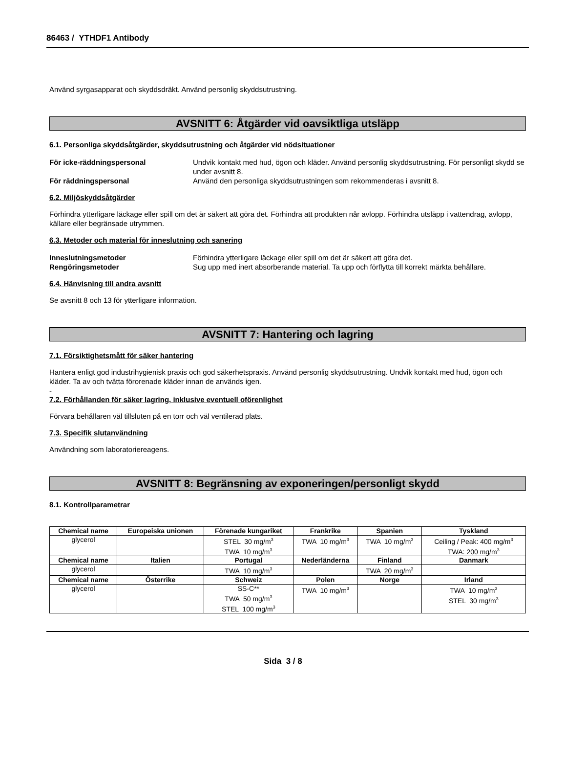86463 / YTHDF1 Antibody
Använd syrgasapparat och skyddsdräkt. Använd personlig skyddsutrustning.
AVSNITT 6: Åtgärder vid oavsiktliga utsläpp
6.1. Personliga skyddsåtgärder, skyddsutrustning och åtgärder vid nödsituationer
För icke-räddningspersonal Undvik kontakt med hud, ögon och kläder. Använd personlig skyddsutrustning. För personligt skydd se under avsnitt 8.
För räddningspersonal Använd den personliga skyddsutrustningen som rekommenderas i avsnitt 8.
6.2. Miljöskyddsåtgärder
Förhindra ytterligare läckage eller spill om det är säkert att göra det. Förhindra att produkten når avlopp. Förhindra utsläpp i vattendrag, avlopp, källare eller begränsade utrymmen.
6.3. Metoder och material för inneslutning och sanering
Inneslutningsmetoder Förhindra ytterligare läckage eller spill om det är säkert att göra det.
Rengöringsmetoder Sug upp med inert absorberande material. Ta upp och förflytta till korrekt märkta behållare.
6.4. Hänvisning till andra avsnitt
Se avsnitt 8 och 13 för ytterligare information.
AVSNITT 7: Hantering och lagring
7.1. Försiktighetsmått för säker hantering
Hantera enligt god industrihygienisk praxis och god säkerhetspraxis. Använd personlig skyddsutrustning. Undvik kontakt med hud, ögon och kläder. Ta av och tvätta förorenade kläder innan de används igen.
-
7.2. Förhållanden för säker lagring, inklusive eventuell oförenlighet
Förvara behållaren väl tillsluten på en torr och väl ventilerad plats.
7.3. Specifik slutanvändning
Användning som laboratoriereagens.
AVSNITT 8: Begränsning av exponeringen/personligt skydd
8.1. Kontrollparametrar
| Chemical name | Europeiska unionen | Förenade kungariket | Frankrike | Spanien | Tyskland |
| --- | --- | --- | --- | --- | --- |
| glycerol | | STEL 30 mg/m<sup>3</sup> TWA 10 mg/m<sup>3</sup> | TWA 10 mg/m<sup>3</sup> | TWA 10 mg/m<sup>3</sup> | Ceiling / Peak: 400 mg/m<sup>3</sup> TWA: 200 mg/m<sup>3</sup> |
| Chemical name | Italien | Portugal | Nederländerna | Finland | Danmark |
| glycerol | | TWA 10 mg/m<sup>3</sup> | | TWA 20 mg/m<sup>3</sup> | |
| Chemical name | Österrike | Schweiz | Polen | Norge | Irland |
| glycerol | | SS-C** TWA 50 mg/m<sup>3</sup> STEL 100 mg/m<sup>3</sup> | TWA 10 mg/m<sup>3</sup> | | TWA 10 mg/m<sup>3</sup> STEL 30 mg/m<sup>3</sup> |
Sida 3 / 8